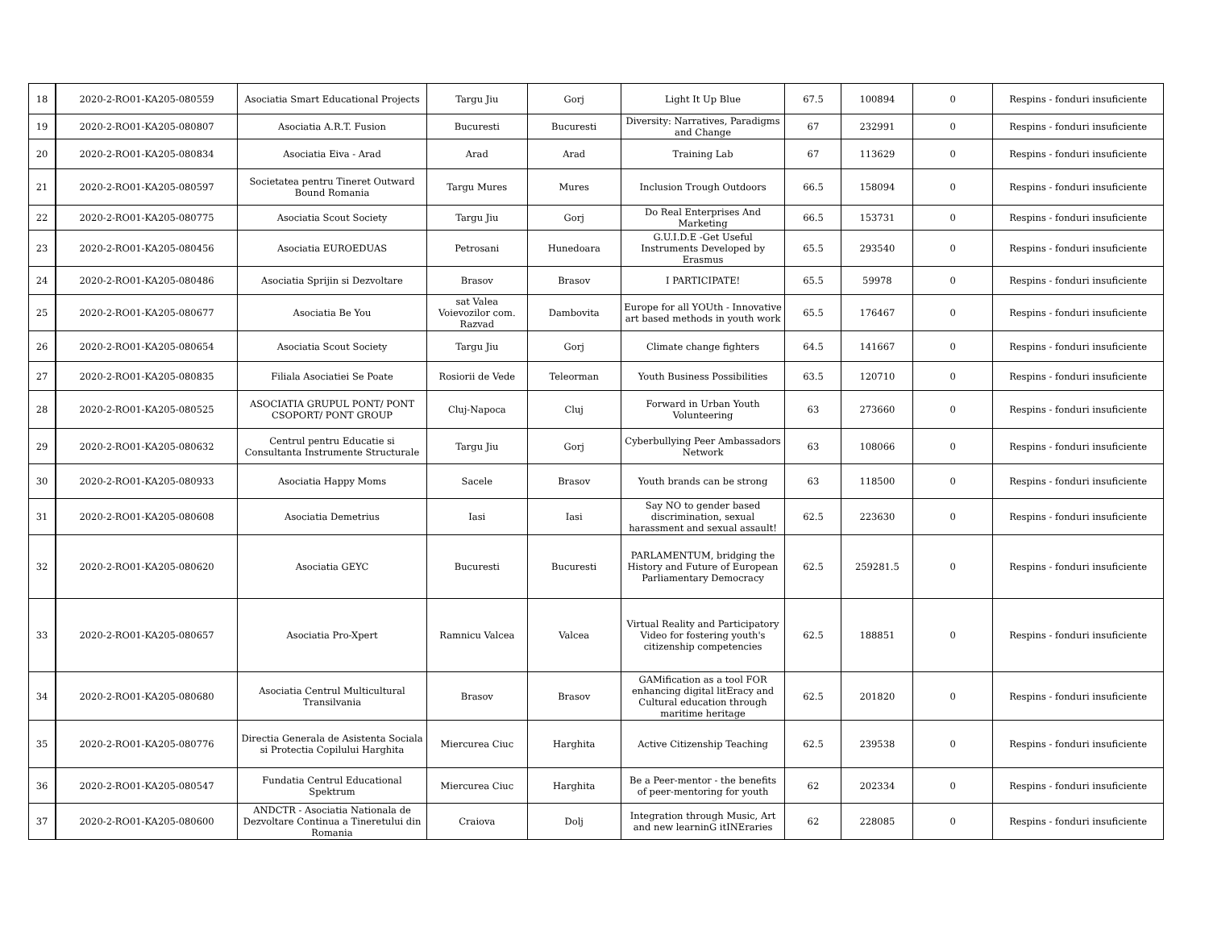| 18 | 2020-2-RO01-KA205-080559 | Asociatia Smart Educational Projects | Targu Jiu | Gorj | Light It Up Blue | 67.5 | 100894 | 0 | Respins - fonduri insuficiente |
| 19 | 2020-2-RO01-KA205-080807 | Asociatia A.R.T. Fusion | Bucuresti | Bucuresti | Diversity: Narratives, Paradigms and Change | 67 | 232991 | 0 | Respins - fonduri insuficiente |
| 20 | 2020-2-RO01-KA205-080834 | Asociatia Eiva - Arad | Arad | Arad | Training Lab | 67 | 113629 | 0 | Respins - fonduri insuficiente |
| 21 | 2020-2-RO01-KA205-080597 | Societatea pentru Tineret Outward Bound Romania | Targu Mures | Mures | Inclusion Trough Outdoors | 66.5 | 158094 | 0 | Respins - fonduri insuficiente |
| 22 | 2020-2-RO01-KA205-080775 | Asociatia Scout Society | Targu Jiu | Gorj | Do Real Enterprises And Marketing | 66.5 | 153731 | 0 | Respins - fonduri insuficiente |
| 23 | 2020-2-RO01-KA205-080456 | Asociatia EUROEDUAS | Petrosani | Hunedoara | G.U.I.D.E -Get Useful Instruments Developed by Erasmus | 65.5 | 293540 | 0 | Respins - fonduri insuficiente |
| 24 | 2020-2-RO01-KA205-080486 | Asociatia Sprijin si Dezvoltare | Brasov | Brasov | I PARTICIPATE! | 65.5 | 59978 | 0 | Respins - fonduri insuficiente |
| 25 | 2020-2-RO01-KA205-080677 | Asociatia Be You | sat Valea Voievozilor com. Razvad | Dambovita | Europe for all YOUth - Innovative art based methods in youth work | 65.5 | 176467 | 0 | Respins - fonduri insuficiente |
| 26 | 2020-2-RO01-KA205-080654 | Asociatia Scout Society | Targu Jiu | Gorj | Climate change fighters | 64.5 | 141667 | 0 | Respins - fonduri insuficiente |
| 27 | 2020-2-RO01-KA205-080835 | Filiala Asociatiei Se Poate | Rosiorii de Vede | Teleorman | Youth Business Possibilities | 63.5 | 120710 | 0 | Respins - fonduri insuficiente |
| 28 | 2020-2-RO01-KA205-080525 | ASOCIATIA GRUPUL PONT/ PONT CSOPORT/ PONT GROUP | Cluj-Napoca | Cluj | Forward in Urban Youth Volunteering | 63 | 273660 | 0 | Respins - fonduri insuficiente |
| 29 | 2020-2-RO01-KA205-080632 | Centrul pentru Educatie si Consultanta Instrumente Structurale | Targu Jiu | Gorj | Cyberbullying Peer Ambassadors Network | 63 | 108066 | 0 | Respins - fonduri insuficiente |
| 30 | 2020-2-RO01-KA205-080933 | Asociatia Happy Moms | Sacele | Brasov | Youth brands can be strong | 63 | 118500 | 0 | Respins - fonduri insuficiente |
| 31 | 2020-2-RO01-KA205-080608 | Asociatia Demetrius | Iasi | Iasi | Say NO to gender based discrimination, sexual harassment and sexual assault! | 62.5 | 223630 | 0 | Respins - fonduri insuficiente |
| 32 | 2020-2-RO01-KA205-080620 | Asociatia GEYC | Bucuresti | Bucuresti | PARLAMENTUM, bridging the History and Future of European Parliamentary Democracy | 62.5 | 259281.5 | 0 | Respins - fonduri insuficiente |
| 33 | 2020-2-RO01-KA205-080657 | Asociatia Pro-Xpert | Ramnicu Valcea | Valcea | Virtual Reality and Participatory Video for fostering youth's citizenship competencies | 62.5 | 188851 | 0 | Respins - fonduri insuficiente |
| 34 | 2020-2-RO01-KA205-080680 | Asociatia Centrul Multicultural Transilvania | Brasov | Brasov | GAMification as a tool FOR enhancing digital litEracy and Cultural education through maritime heritage | 62.5 | 201820 | 0 | Respins - fonduri insuficiente |
| 35 | 2020-2-RO01-KA205-080776 | Directia Generala de Asistenta Sociala si Protectia Copilului Harghita | Miercurea Ciuc | Harghita | Active Citizenship Teaching | 62.5 | 239538 | 0 | Respins - fonduri insuficiente |
| 36 | 2020-2-RO01-KA205-080547 | Fundatia Centrul Educational Spektrum | Miercurea Ciuc | Harghita | Be a Peer-mentor - the benefits of peer-mentoring for youth | 62 | 202334 | 0 | Respins - fonduri insuficiente |
| 37 | 2020-2-RO01-KA205-080600 | ANDCTR - Asociatia Nationala de Dezvoltare Continua a Tineretului din Romania | Craiova | Dolj | Integration through Music, Art and new learninG itINEraries | 62 | 228085 | 0 | Respins - fonduri insuficiente |